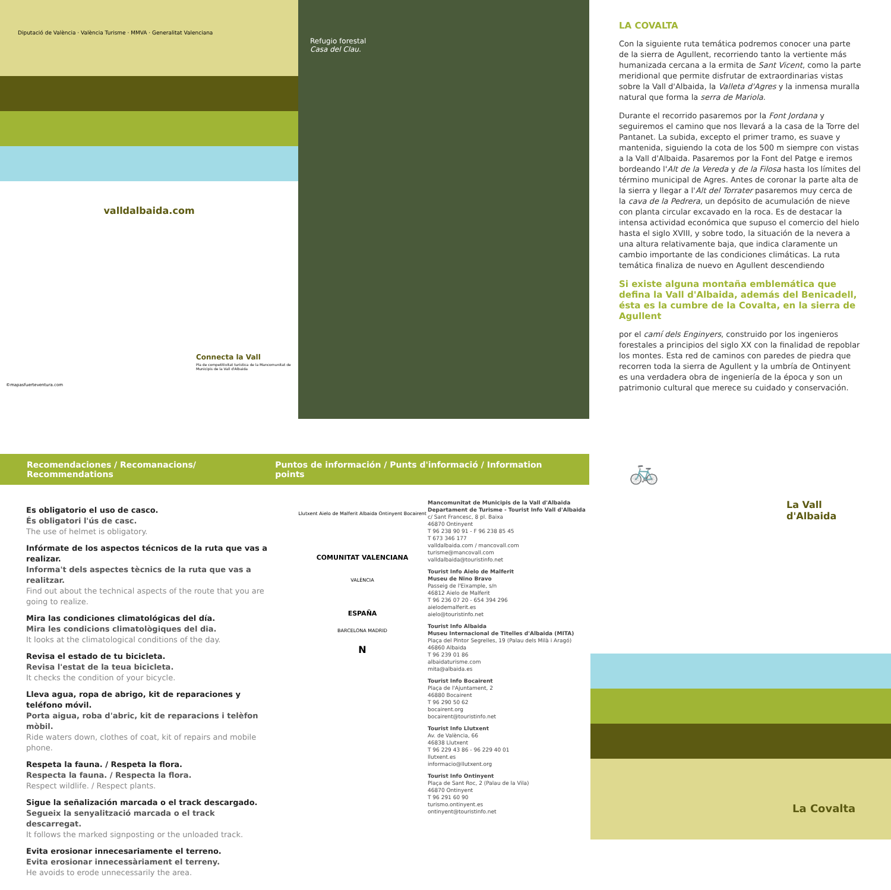Diputació de València · València Turisme · MMVA · Generalitat Valenciana
valldalbaida.com
Connecta la Vall
Pla de competitivitat turística de la Mancomunitat de Municipis de la Vall d'Albaida
©mapasfuerteventura.com
Refugio forestal
Casa del Clau.
LA COVALTA
Con la siguiente ruta temática podremos conocer una parte de la sierra de Agullent, recorriendo tanto la vertiente más humanizada cercana a la ermita de Sant Vicent, como la parte meridional que permite disfrutar de extraordinarias vistas sobre la Vall d'Albaida, la Valleta d'Agres y la inmensa muralla natural que forma la serra de Mariola.
Durante el recorrido pasaremos por la Font Jordana y seguiremos el camino que nos llevará a la casa de la Torre del Pantanet. La subida, excepto el primer tramo, es suave y mantenida, siguiendo la cota de los 500 m siempre con vistas a la Vall d'Albaida. Pasaremos por la Font del Patge e iremos bordeando l'Alt de la Vereda y de la Filosa hasta los límites del término municipal de Agres. Antes de coronar la parte alta de la sierra y llegar a l'Alt del Torrater pasaremos muy cerca de la cava de la Pedrera, un depósito de acumulación de nieve con planta circular excavado en la roca. Es de destacar la intensa actividad económica que supuso el comercio del hielo hasta el siglo XVIII, y sobre todo, la situación de la nevera a una altura relativamente baja, que indica claramente un cambio importante de las condiciones climáticas. La ruta temática finaliza de nuevo en Agullent descendiendo
Si existe alguna montaña emblemática que defina la Vall d'Albaida, además del Benicadell, ésta es la cumbre de la Covalta, en la sierra de Agullent
por el camí dels Enginyers, construido por los ingenieros forestales a principios del siglo XX con la finalidad de repoblar los montes. Esta red de caminos con paredes de piedra que recorren toda la sierra de Agullent y la umbría de Ontinyent es una verdadera obra de ingeniería de la época y son un patrimonio cultural que merece su cuidado y conservación.
Recomendaciones / Recomanacions/ Recommendations Puntos de información / Punts d'informació / Information points
Es obligatorio el uso de casco.
És obligatori l'ús de casc.
The use of helmet is obligatory.
Infórmate de los aspectos técnicos de la ruta que vas a realizar.
Informa't dels aspectes tècnics de la ruta que vas a realitzar.
Find out about the technical aspects of the route that you are going to realize.
Mira las condiciones climatológicas del día.
Mira les condicions climatològiques del dia.
It looks at the climatological conditions of the day.
Revisa el estado de tu bicicleta.
Revisa l'estat de la teua bicicleta.
It checks the condition of your bicycle.
Lleva agua, ropa de abrigo, kit de reparaciones y teléfono móvil.
Porta aigua, roba d'abric, kit de reparacions i telèfon mòbil.
Ride waters down, clothes of coat, kit of repairs and mobile phone.
Respeta la fauna. / Respeta la flora.
Respecta la fauna. / Respecta la flora.
Respect wildlife. / Respect plants.
Sigue la señalización marcada o el track descargado.
Segueix la senyalització marcada o el track descarregat.
It follows the marked signposting or the unloaded track.
Evita erosionar innecesariamente el terreno.
Evita erosionar innecessàriament el terreny.
He avoids to erode unnecessarily the area.
Llutxent Aielo de Malferit Albaida Ontinyent Bocairent
COMUNITAT VALENCIANA
VALÈNCIA
ESPAÑA
BARCELONA MADRID
N
Mancomunitat de Municipis de la Vall d'Albaida
Departament de Turisme - Tourist Info Vall d'Albaida
c/ Sant Francesc, 8 pl. Baixa
46870 Ontinyent
T 96 238 90 91 - F 96 238 85 45
T 673 346 177
valldalbaida.com / mancovall.com
turisme@mancovall.com
valldalbaida@touristinfo.net
Tourist Info Aielo de Malferit
Museu de Nino Bravo
Passeig de l'Eixample, s/n
46812 Aielo de Malferit
T 96 236 07 20 - 654 394 296
aielodemalferit.es
aielo@touristinfo.net
Tourist Info Albaida
Museu Internacional de Titelles d'Albaida (MITA)
Plaça del Pintor Segrelles, 19 (Palau dels Milà i Aragó)
46860 Albaida
T 96 239 01 86
albaidaturisme.com
mita@albaida.es
Tourist Info Bocairent
Plaça de l'Ajuntament, 2
46880 Bocairent
T 96 290 50 62
bocairent.org
bocairent@touristinfo.net
Tourist Info Llutxent
Av. de València, 66
46838 Llutxent
T 96 229 43 86 - 96 229 40 01
llutxent.es
informacio@llutxent.org
Tourist Info Ontinyent
Plaça de Sant Roc, 2 (Palau de la Vila)
46870 Ontinyent
T 96 291 60 90
turismo.ontinyent.es
ontinyent@touristinfo.net
🚲
La Vall
d'Albaida
La Covalta